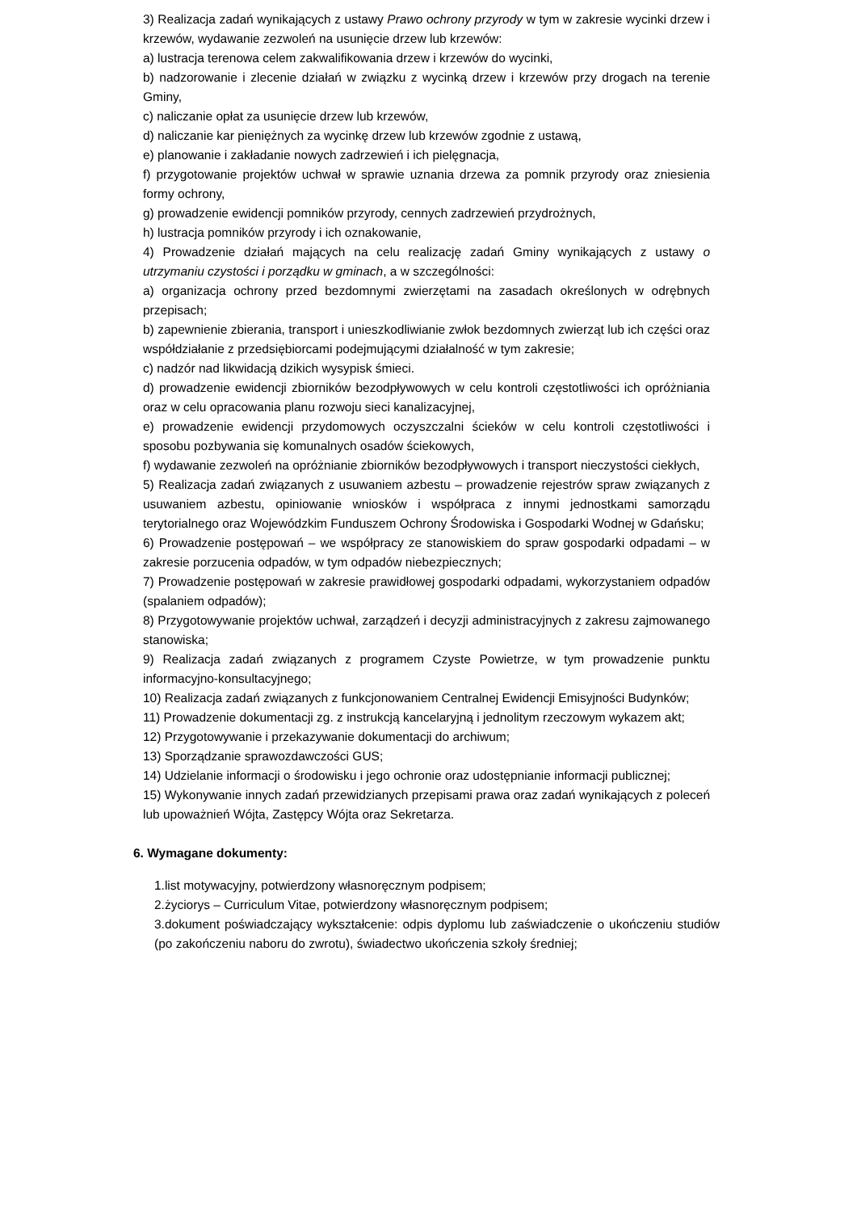3) Realizacja zadań wynikających z ustawy Prawo ochrony przyrody w tym w zakresie wycinki drzew i krzewów, wydawanie zezwoleń na usunięcie drzew lub krzewów:
a) lustracja terenowa celem zakwalifikowania drzew i krzewów do wycinki,
b) nadzorowanie i zlecenie działań w związku z wycinką drzew i krzewów przy drogach na terenie Gminy,
c) naliczanie opłat za usunięcie drzew lub krzewów,
d) naliczanie kar pieniężnych za wycinkę drzew lub krzewów zgodnie z ustawą,
e) planowanie i zakładanie nowych zadrzewień i ich pielęgnacja,
f) przygotowanie projektów uchwał w sprawie uznania drzewa za pomnik przyrody oraz zniesienia formy ochrony,
g) prowadzenie ewidencji pomników przyrody, cennych zadrzewień przydrożnych,
h) lustracja pomników przyrody i ich oznakowanie,
4) Prowadzenie działań mających na celu realizację zadań Gminy wynikających z ustawy o utrzymaniu czystości i porządku w gminach, a w szczególności:
a) organizacja ochrony przed bezdomnymi zwierzętami na zasadach określonych w odrębnych przepisach;
b) zapewnienie zbierania, transport i unieszkodliwianie zwłok bezdomnych zwierząt lub ich części oraz współdziałanie z przedsiębiorcami podejmującymi działalność w tym zakresie;
c) nadzór nad likwidacją dzikich wysypisk śmieci.
d) prowadzenie ewidencji zbiorników bezodpływowych w celu kontroli częstotliwości ich opróżniania oraz w celu opracowania planu rozwoju sieci kanalizacyjnej,
e) prowadzenie ewidencji przydomowych oczyszczalni ścieków w celu kontroli częstotliwości i sposobu pozbywania się komunalnych osadów ściekowych,
f) wydawanie zezwoleń na opróżnianie zbiorników bezodpływowych i transport nieczystości ciekłych,
5) Realizacja zadań związanych z usuwaniem azbestu – prowadzenie rejestrów spraw związanych z usuwaniem azbestu, opiniowanie wniosków i współpraca z innymi jednostkami samorządu terytorialnego oraz Wojewódzkim Funduszem Ochrony Środowiska i Gospodarki Wodnej w Gdańsku;
6) Prowadzenie postępowań – we współpracy ze stanowiskiem do spraw gospodarki odpadami – w zakresie porzucenia odpadów, w tym odpadów niebezpiecznych;
7) Prowadzenie postępowań w zakresie prawidłowej gospodarki odpadami, wykorzystaniem odpadów (spalaniem odpadów);
8) Przygotowywanie projektów uchwał, zarządzeń i decyzji administracyjnych z zakresu zajmowanego stanowiska;
9) Realizacja zadań związanych z programem Czyste Powietrze, w tym prowadzenie punktu informacyjno-konsultacyjnego;
10) Realizacja zadań związanych z funkcjonowaniem Centralnej Ewidencji Emisyjności Budynków;
11) Prowadzenie dokumentacji zg. z instrukcją kancelaryjną i jednolitym rzeczowym wykazem akt;
12) Przygotowywanie i przekazywanie dokumentacji do archiwum;
13) Sporządzanie sprawozdawczości GUS;
14) Udzielanie informacji o środowisku i jego ochronie oraz udostępnianie informacji publicznej;
15) Wykonywanie innych zadań przewidzianych przepisami prawa oraz zadań wynikających z poleceń lub upoważnień Wójta, Zastępcy Wójta oraz Sekretarza.
6. Wymagane dokumenty:
1.list motywacyjny, potwierdzony własnoręcznym podpisem;
2.życiorys – Curriculum Vitae, potwierdzony własnoręcznym podpisem;
3.dokument poświadczający wykształcenie: odpis dyplomu lub zaświadczenie o ukończeniu studiów (po zakończeniu naboru do zwrotu), świadectwo ukończenia szkoły średniej;